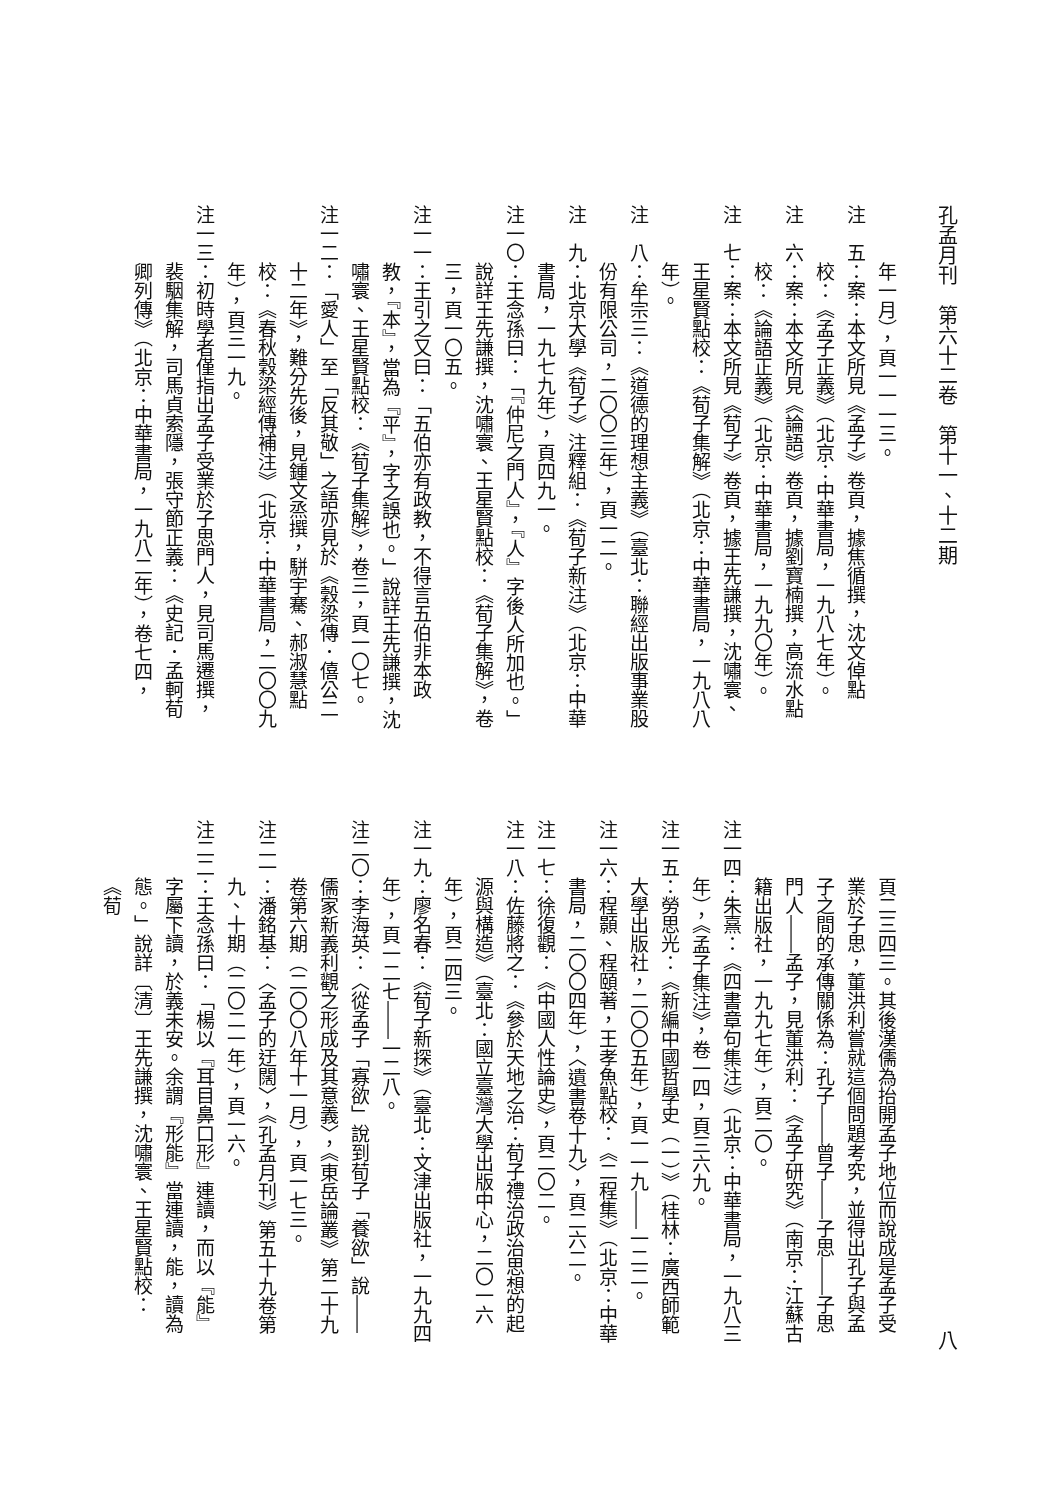孔孟月刊　第六十二卷　第十一、十二期
八
年一月），頁一一一三。
注　五：案：本文所見《孟子》卷頁，據焦循撰，沈文倬點校：《孟子正義》（北京：中華書局，一九八七年）。
注　六：案：本文所見《論語》卷頁，據劉寶楠撰，高流水點校：《論語正義》（北京：中華書局，一九九〇年）。
注　七：案：本文所見《荀子》卷頁，據王先謙撰，沈嘯寰、王星賢點校：《荀子集解》（北京：中華書局，一九八八年）。
注　八：牟宗三：《道德的理想主義》（臺北：聯經出版事業股份有限公司，二〇〇三年），頁一二。
注　九：北京大學《荀子》注釋組：《荀子新注》（北京：中華書局，一九七九年），頁四九一。
注一〇：王念孫曰：「『仲尼之門人』，『人』字後人所加也。」說詳王先謙撰，沈嘯寰、王星賢點校：《荀子集解》，卷三，頁一〇五。
注一一：王引之又曰：「五伯亦有政教，不得言五伯非本政教，『本』，當為『平』，字之誤也。」說詳王先謙撰，沈嘯寰、王星賢點校：《荀子集解》，卷三，頁一〇七。
注一二：「愛人」至「反其敬」之語亦見於《穀梁傳．僖公二十二年》，難分先後，見鍾文烝撰，駢宇騫、郝淑慧點校：《春秋穀梁經傳補注》（北京：中華書局，二〇〇九年），頁三一九。
注一三：初時學者僅指出孟子受業於子思門人，見司馬遷撰，裴駰集解，司馬貞索隱，張守節正義：《史記．孟軻荀卿列傳》（北京：中華書局，一九八二年），卷七四，
頁二三四三。其後漢儒為抬開孟子地位而說成是孟子受業於子思，董洪利嘗就這個問題考究，並得出孔子與孟子之間的承傳關係為：孔子――曾子――子思――子思門人――孟子，見董洪利：《孟子研究》（南京：江蘇古籍出版社，一九九七年），頁二〇。
注一四：朱熹：《四書章句集注》（北京：中華書局，一九八三年），《孟子集注》，卷一四，頁三六九。
注一五：勞思光：《新編中國哲學史（一）》（桂林：廣西師範大學出版社，二〇〇五年），頁一一九――一二二。
注一六：程顥、程頤著，王孝魚點校：《二程集》（北京：中華書局，二〇〇四年），〈遺書卷十九〉，頁二六二。
注一七：徐復觀：《中國人性論史》，頁二〇二。
注一八：佐藤將之：《參於天地之治：荀子禮治政治思想的起源與構造》（臺北：國立臺灣大學出版中心，二〇一六年），頁二四三。
注一九：廖名春：《荀子新探》（臺北：文津出版社，一九九四年），頁一二七――一二八。
注二〇：李海英：〈從孟子「寡欲」說到荀子「養欲」說――儒家新義利觀之形成及其意義〉，《東岳論叢》第二十九卷第六期（二〇〇八年十一月），頁一七三。
注二一：潘銘基：〈孟子的迂闊〉，《孔孟月刊》第五十九卷第九、十期（二〇二一年），頁一六。
注二二：王念孫曰：「楊以『耳目鼻口形』連讀，而以『能』字屬下讀，於義未安。余謂『形能』當連讀，能，讀為態。」說詳〔清〕王先謙撰，沈嘯寰、王星賢點校：《荀